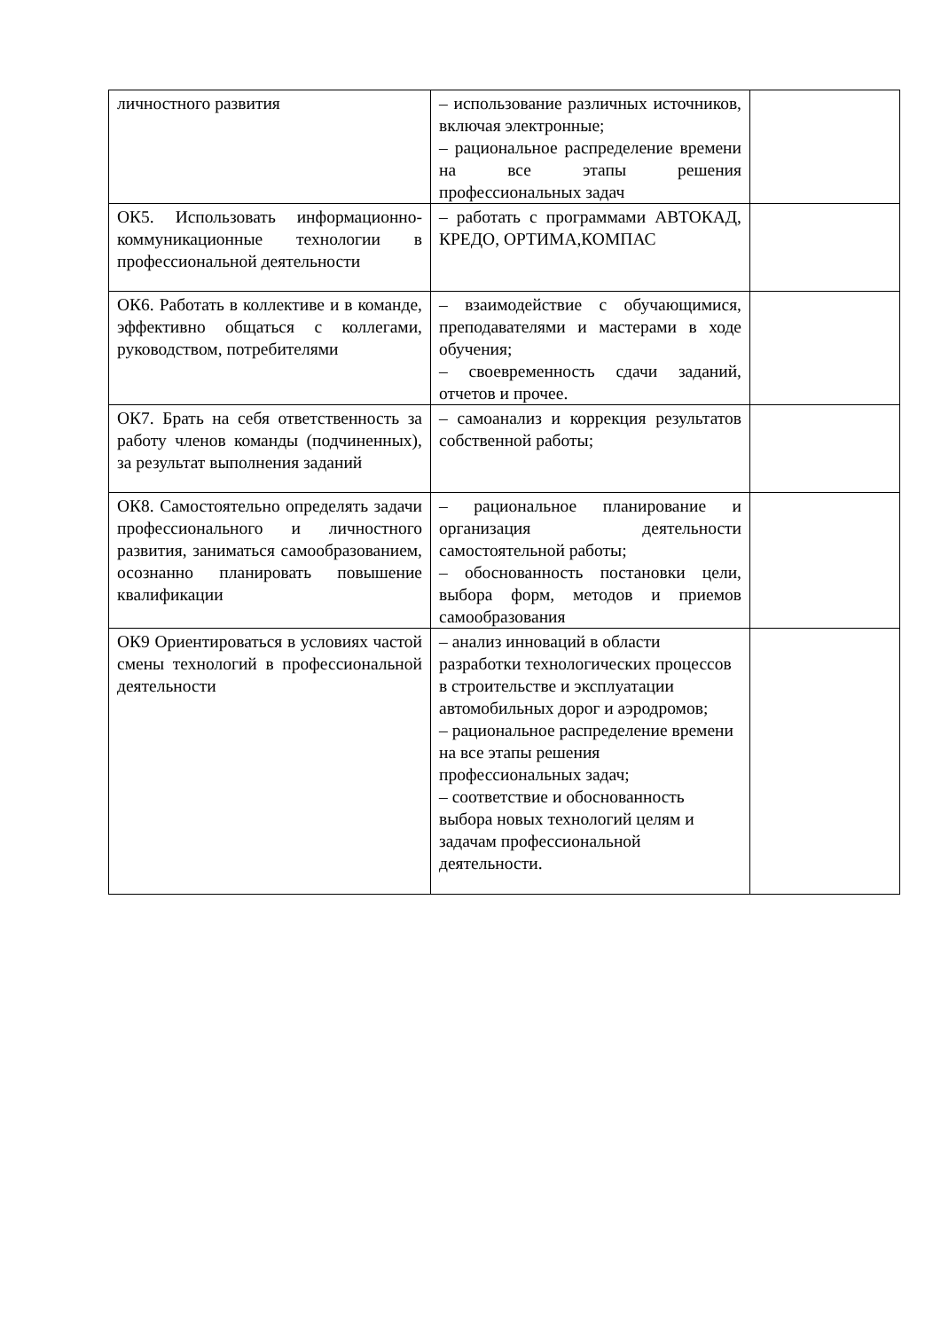| личностного развития | – использование различных источников, включая электронные; – рациональное распределение времени на все этапы решения профессиональных задач | |
| ОК5. Использовать информационно-коммуникационные технологии в профессиональной деятельности | – работать с программами АВТОКАД, КРЕДО, ОРТИМА,КОМПАС | |
| ОК6. Работать в коллективе и в команде, эффективно общаться с коллегами, руководством, потребителями | – взаимодействие с обучающимися, преподавателями и мастерами в ходе обучения; – своевременность сдачи заданий, отчетов и прочее. | |
| ОК7. Брать на себя ответственность за работу членов команды (подчиненных), за результат выполнения заданий | – самоанализ и коррекция результатов собственной работы; | |
| ОК8. Самостоятельно определять задачи профессионального и личностного развития, заниматься самообразованием, осознанно планировать повышение квалификации | – рациональное планирование и организация деятельности самостоятельной работы; – обоснованность постановки цели, выбора форм, методов и приемов самообразования | |
| ОК9 Ориентироваться в условиях частой смены технологий в профессиональной деятельности | – анализ инноваций в области разработки технологических процессов в строительстве и эксплуатации автомобильных дорог и аэродромов; – рациональное распределение времени на все этапы решения профессиональных задач; – соответствие и обоснованность выбора новых технологий целям и задачам профессиональной деятельности. | |